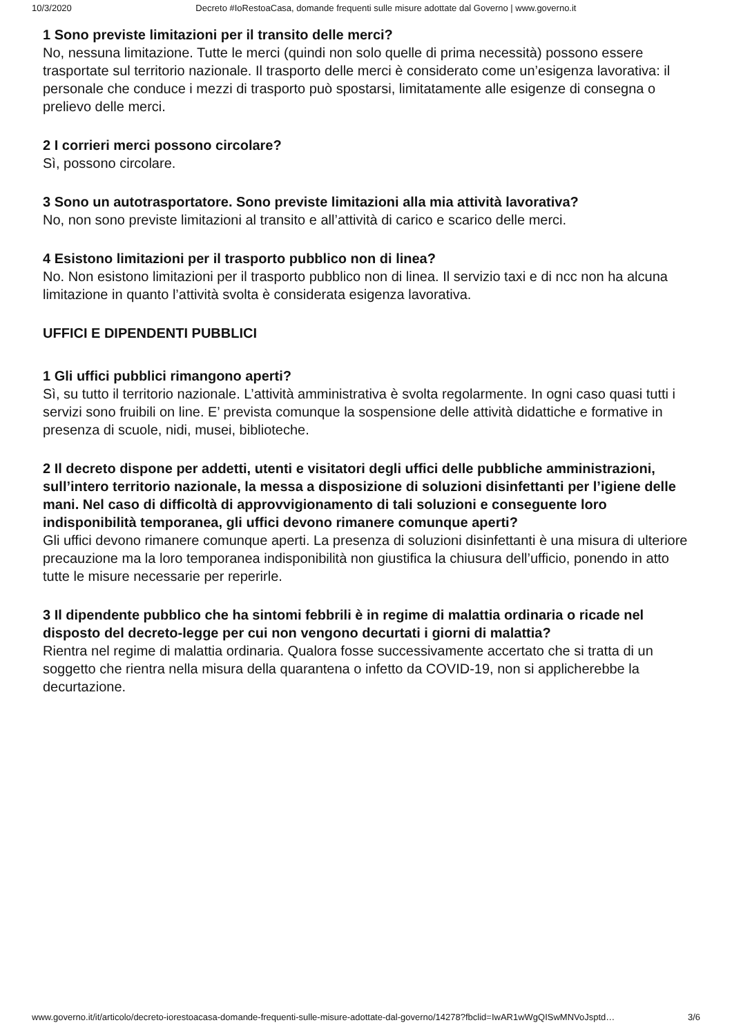10/3/2020 Decreto #IoRestoaCasa, domande frequenti sulle misure adottate dal Governo | www.governo.it
1 Sono previste limitazioni per il transito delle merci?
No, nessuna limitazione. Tutte le merci (quindi non solo quelle di prima necessità) possono essere trasportate sul territorio nazionale. Il trasporto delle merci è considerato come un’esigenza lavorativa: il personale che conduce i mezzi di trasporto può spostarsi, limitatamente alle esigenze di consegna o prelievo delle merci.
2 I corrieri merci possono circolare?
Sì, possono circolare.
3 Sono un autotrasportatore. Sono previste limitazioni alla mia attività lavorativa?
No, non sono previste limitazioni al transito e all’attività di carico e scarico delle merci.
4 Esistono limitazioni per il trasporto pubblico non di linea?
No. Non esistono limitazioni per il trasporto pubblico non di linea. Il servizio taxi e di ncc non ha alcuna limitazione in quanto l’attività svolta è considerata esigenza lavorativa.
UFFICI E DIPENDENTI PUBBLICI
1 Gli uffici pubblici rimangono aperti?
Sì, su tutto il territorio nazionale. L’attività amministrativa è svolta regolarmente. In ogni caso quasi tutti i servizi sono fruibili on line. E’ prevista comunque la sospensione delle attività didattiche e formative in presenza di scuole, nidi, musei, biblioteche.
2 Il decreto dispone per addetti, utenti e visitatori degli uffici delle pubbliche amministrazioni, sull’intero territorio nazionale, la messa a disposizione di soluzioni disinfettanti per l’igiene delle mani. Nel caso di difficoltà di approvvigionamento di tali soluzioni e conseguente loro indisponibilità temporanea, gli uffici devono rimanere comunque aperti?
Gli uffici devono rimanere comunque aperti. La presenza di soluzioni disinfettanti è una misura di ulteriore precauzione ma la loro temporanea indisponibilità non giustifica la chiusura dell’ufficio, ponendo in atto tutte le misure necessarie per reperirle.
3 Il dipendente pubblico che ha sintomi febbrili è in regime di malattia ordinaria o ricade nel disposto del decreto-legge per cui non vengono decurtati i giorni di malattia?
Rientra nel regime di malattia ordinaria. Qualora fosse successivamente accertato che si tratta di un soggetto che rientra nella misura della quarantena o infetto da COVID-19, non si applicherebbe la decurtazione.
www.governo.it/it/articolo/decreto-iorestoacasa-domande-frequenti-sulle-misure-adottate-dal-governo/14278?fbclid=IwAR1wWgQISwMNVoJsptd… 3/6